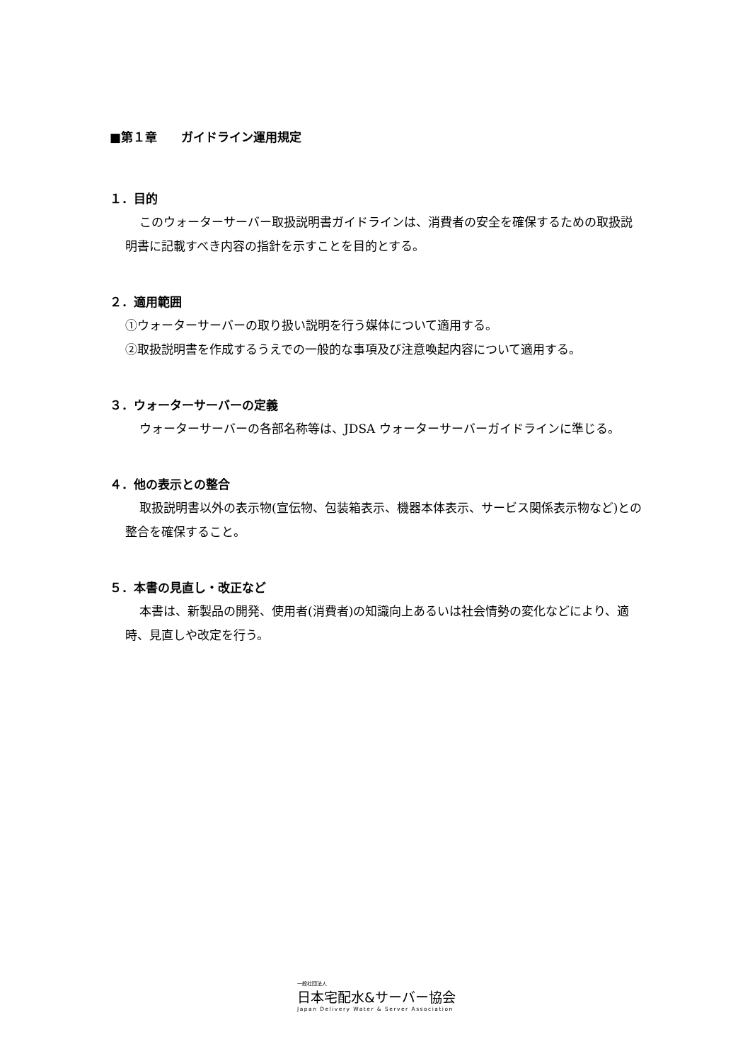■第１章　　ガイドライン運用規定
１．目的
このウォーターサーバー取扱説明書ガイドラインは、消費者の安全を確保するための取扱説明書に記載すべき内容の指針を示すことを目的とする。
２．適用範囲
①ウォーターサーバーの取り扱い説明を行う媒体について適用する。
②取扱説明書を作成するうえでの一般的な事項及び注意喚起内容について適用する。
３．ウォーターサーバーの定義
ウォーターサーバーの各部名称等は、JDSA ウォーターサーバーガイドラインに準じる。
４．他の表示との整合
取扱説明書以外の表示物(宣伝物、包装箱表示、機器本体表示、サービス関係表示物など)との整合を確保すること。
５．本書の見直し・改正など
本書は、新製品の開発、使用者(消費者)の知識向上あるいは社会情勢の変化などにより、適時、見直しや改定を行う。
一般社団法人
日本宅配水&サーバー協会
Japan Delivery Water & Server Association